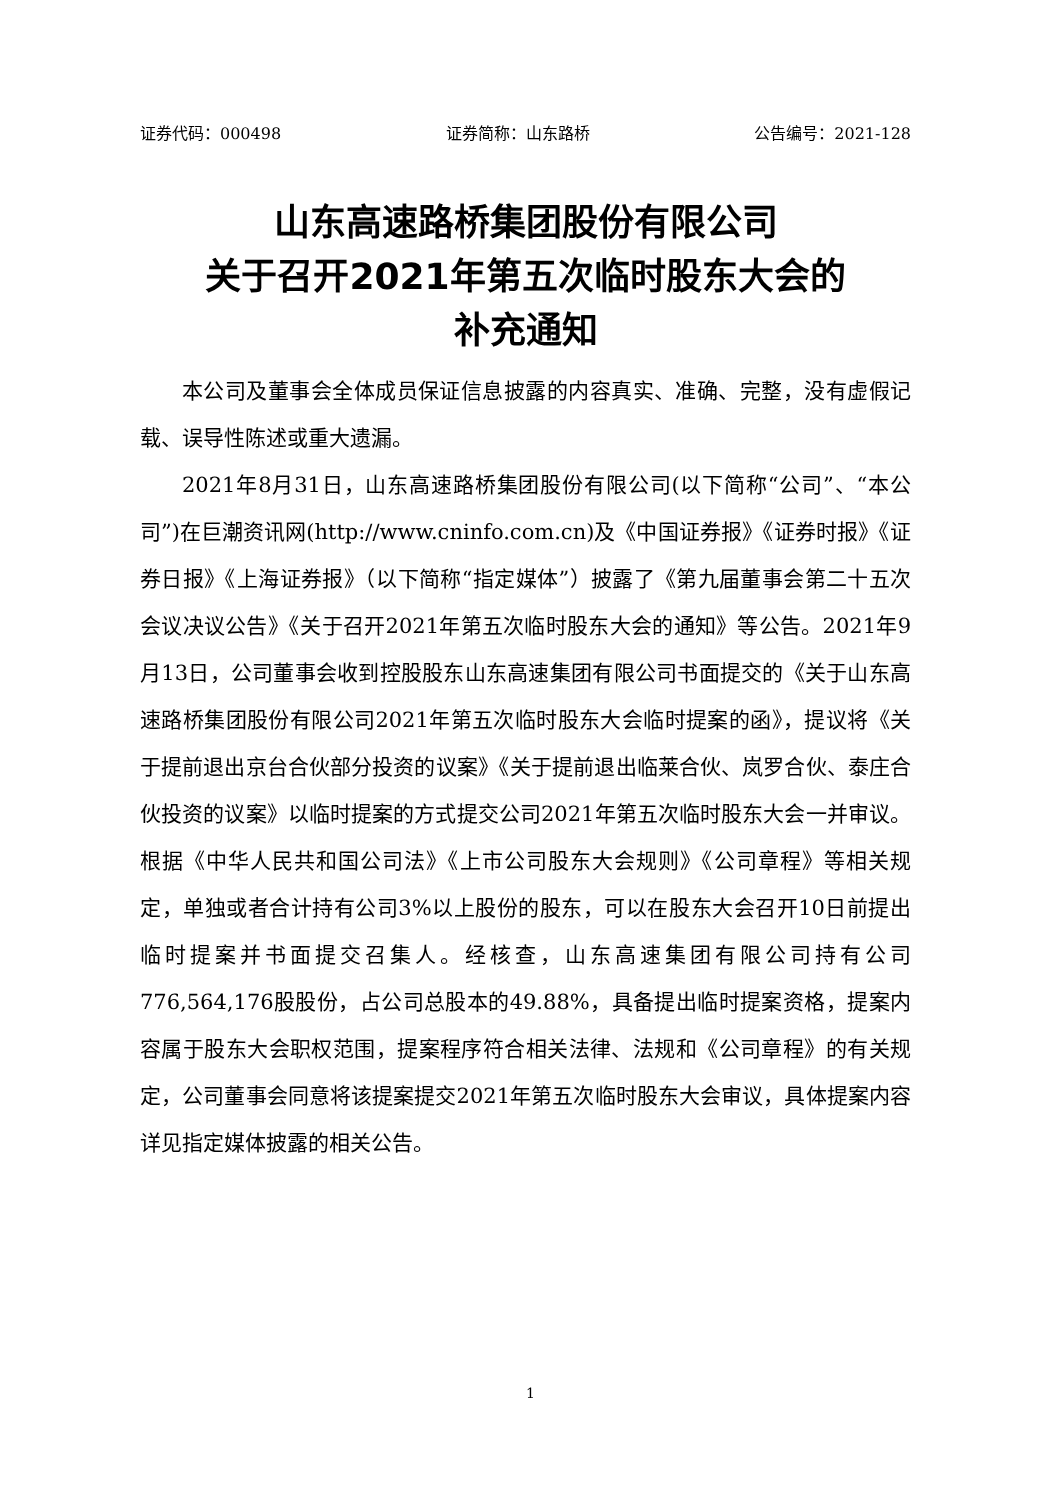证券代码：000498 证券简称：山东路桥 公告编号：2021-128
山东高速路桥集团股份有限公司
关于召开2021年第五次临时股东大会的
补充通知
本公司及董事会全体成员保证信息披露的内容真实、准确、完整，没有虚假记载、误导性陈述或重大遗漏。
2021年8月31日，山东高速路桥集团股份有限公司(以下简称“公司”、“本公司”)在巨潮资讯网(http://www.cninfo.com.cn)及《中国证券报》《证券时报》《证券日报》《上海证券报》（以下简称“指定媒体”）披露了《第九届董事会第二十五次会议决议公告》《关于召开2021年第五次临时股东大会的通知》等公告。2021年9月13日，公司董事会收到控股股东山东高速集团有限公司书面提交的《关于山东高速路桥集团股份有限公司2021年第五次临时股东大会临时提案的函》，提议将《关于提前退出京台合伙部分投资的议案》《关于提前退出临莱合伙、岚罗合伙、泰庄合伙投资的议案》以临时提案的方式提交公司2021年第五次临时股东大会一并审议。根据《中华人民共和国公司法》《上市公司股东大会规则》《公司章程》等相关规定，单独或者合计持有公司3%以上股份的股东，可以在股东大会召开10日前提出临时提案并书面提交召集人。经核查，山东高速集团有限公司持有公司776,564,176股股份，占公司总股本的49.88%，具备提出临时提案资格，提案内容属于股东大会职权范围，提案程序符合相关法律、法规和《公司章程》的有关规定，公司董事会同意将该提案提交2021年第五次临时股东大会审议，具体提案内容详见指定媒体披露的相关公告。
1